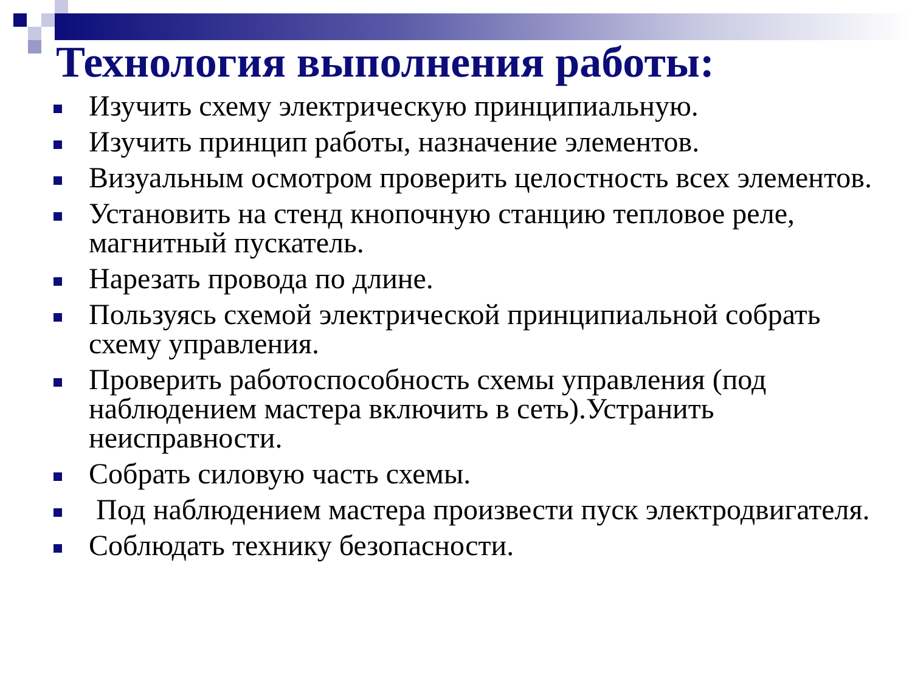Технология выполнения работы:
Изучить схему электрическую принципиальную.
Изучить принцип работы, назначение элементов.
Визуальным осмотром проверить целостность всех элементов.
Установить на стенд кнопочную станцию тепловое реле, магнитный пускатель.
Нарезать провода по длине.
Пользуясь схемой электрической принципиальной собрать схему управления.
Проверить работоспособность схемы управления (под наблюдением мастера включить в сеть).Устранить неисправности.
Собрать силовую часть схемы.
Под наблюдением мастера произвести пуск электродвигателя.
Соблюдать технику безопасности.